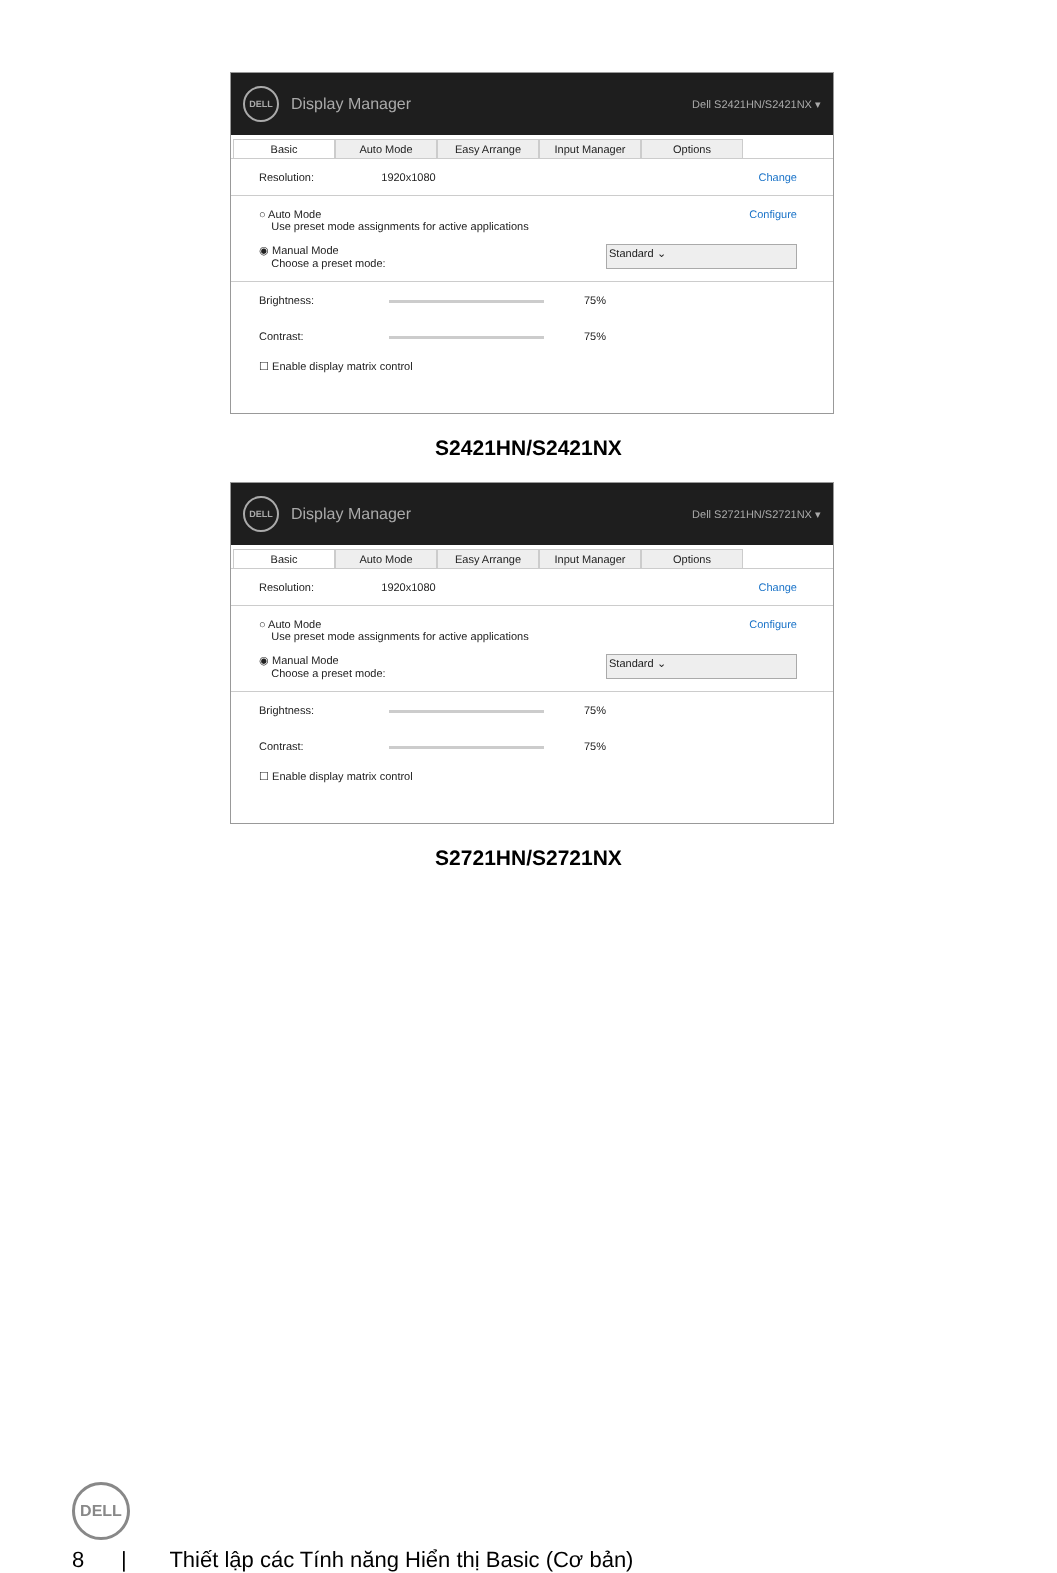DELL
Display Manager
Dell S2421HN/S2421NX ▾
Basic Auto Mode Easy Arrange Input Manager Options
Resolution: 1920x1080 Change
○ Auto Mode
Use preset mode assignments for active applications Configure
◉ Manual Mode
Choose a preset mode: Standard ⌄
Brightness: 75%
Contrast: 75%
☐ Enable display matrix control
S2421HN/S2421NX
DELL
Display Manager
Dell S2721HN/S2721NX ▾
Basic Auto Mode Easy Arrange Input Manager Options
Resolution: 1920x1080 Change
○ Auto Mode
Use preset mode assignments for active applications Configure
◉ Manual Mode
Choose a preset mode: Standard ⌄
Brightness: 75%
Contrast: 75%
☐ Enable display matrix control
S2721HN/S2721NX
DELL
8 | Thiết lập các Tính năng Hiển thị Basic (Cơ bản)